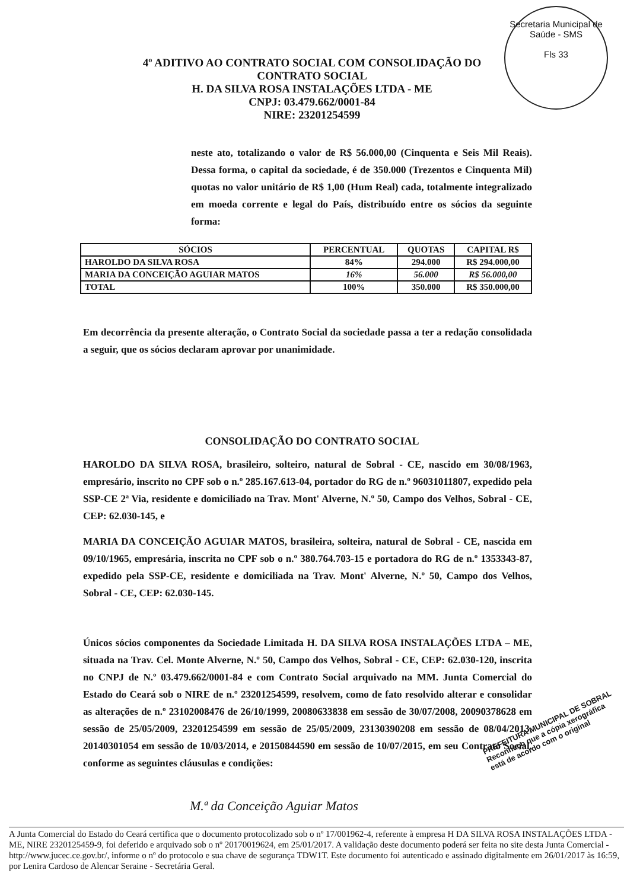Secretaria Municipal de Saúde - SMS
Fls 33
4º ADITIVO AO CONTRATO SOCIAL COM CONSOLIDAÇÃO DO
CONTRATO SOCIAL
H. DA SILVA ROSA INSTALAÇÕES LTDA - ME
CNPJ: 03.479.662/0001-84
NIRE: 23201254599
neste ato, totalizando o valor de R$ 56.000,00 (Cinquenta e Seis Mil Reais). Dessa forma, o capital da sociedade, é de 350.000 (Trezentos e Cinquenta Mil) quotas no valor unitário de R$ 1,00 (Hum Real) cada, totalmente integralizado em moeda corrente e legal do País, distribuído entre os sócios da seguinte forma:
| SÓCIOS | PERCENTUAL | QUOTAS | CAPITAL R$ |
| --- | --- | --- | --- |
| HAROLDO DA SILVA ROSA | 84% | 294.000 | R$ 294.000,00 |
| MARIA DA CONCEIÇÃO AGUIAR MATOS | 16% | 56.000 | R$ 56.000,00 |
| TOTAL | 100% | 350.000 | R$ 350.000,00 |
Em decorrência da presente alteração, o Contrato Social da sociedade passa a ter a redação consolidada a seguir, que os sócios declaram aprovar por unanimidade.
CONSOLIDAÇÃO DO CONTRATO SOCIAL
HAROLDO DA SILVA ROSA, brasileiro, solteiro, natural de Sobral - CE, nascido em 30/08/1963, empresário, inscrito no CPF sob o n.º 285.167.613-04, portador do RG de n.º 96031011807, expedido pela SSP-CE 2ª Via, residente e domiciliado na Trav. Mont' Alverne, N.º 50, Campo dos Velhos, Sobral - CE, CEP: 62.030-145, e
MARIA DA CONCEIÇÃO AGUIAR MATOS, brasileira, solteira, natural de Sobral - CE, nascida em 09/10/1965, empresária, inscrita no CPF sob o n.º 380.764.703-15 e portadora do RG de n.º 1353343-87, expedido pela SSP-CE, residente e domiciliada na Trav. Mont' Alverne, N.º 50, Campo dos Velhos, Sobral - CE, CEP: 62.030-145.
Únicos sócios componentes da Sociedade Limitada H. DA SILVA ROSA INSTALAÇÕES LTDA – ME, situada na Trav. Cel. Monte Alverne, N.º 50, Campo dos Velhos, Sobral - CE, CEP: 62.030-120, inscrita no CNPJ de N.º 03.479.662/0001-84 e com Contrato Social arquivado na MM. Junta Comercial do Estado do Ceará sob o NIRE de n.º 23201254599, resolvem, como de fato resolvido alterar e consolidar as alterações de n.º 23102008476 de 26/10/1999, 20080633838 em sessão de 30/07/2008, 20090378628 em sessão de 25/05/2009, 23201254599 em sessão de 25/05/2009, 23130390208 em sessão de 08/04/2013, 20140301054 em sessão de 10/03/2014, e 20150844590 em sessão de 10/07/2015, em seu Contrato Social, conforme as seguintes cláusulas e condições:
M.ª da Conceição Aguiar Matos
PREFEITURA MUNICIPAL DE SOBRAL
Reconheço que a cópia xerográfica
está de acordo com o original
A Junta Comercial do Estado do Ceará certifica que o documento protocolizado sob o nº 17/001962-4, referente à empresa H DA SILVA ROSA INSTALAÇÕES LTDA - ME, NIRE 2320125459-9, foi deferido e arquivado sob o nº 20170019624, em 25/01/2017. A validação deste documento poderá ser feita no site desta Junta Comercial - http://www.jucec.ce.gov.br/, informe o nº do protocolo e sua chave de segurança TDW1T. Este documento foi autenticado e assinado digitalmente em 26/01/2017 às 16:59, por Lenira Cardoso de Alencar Seraine - Secretária Geral.